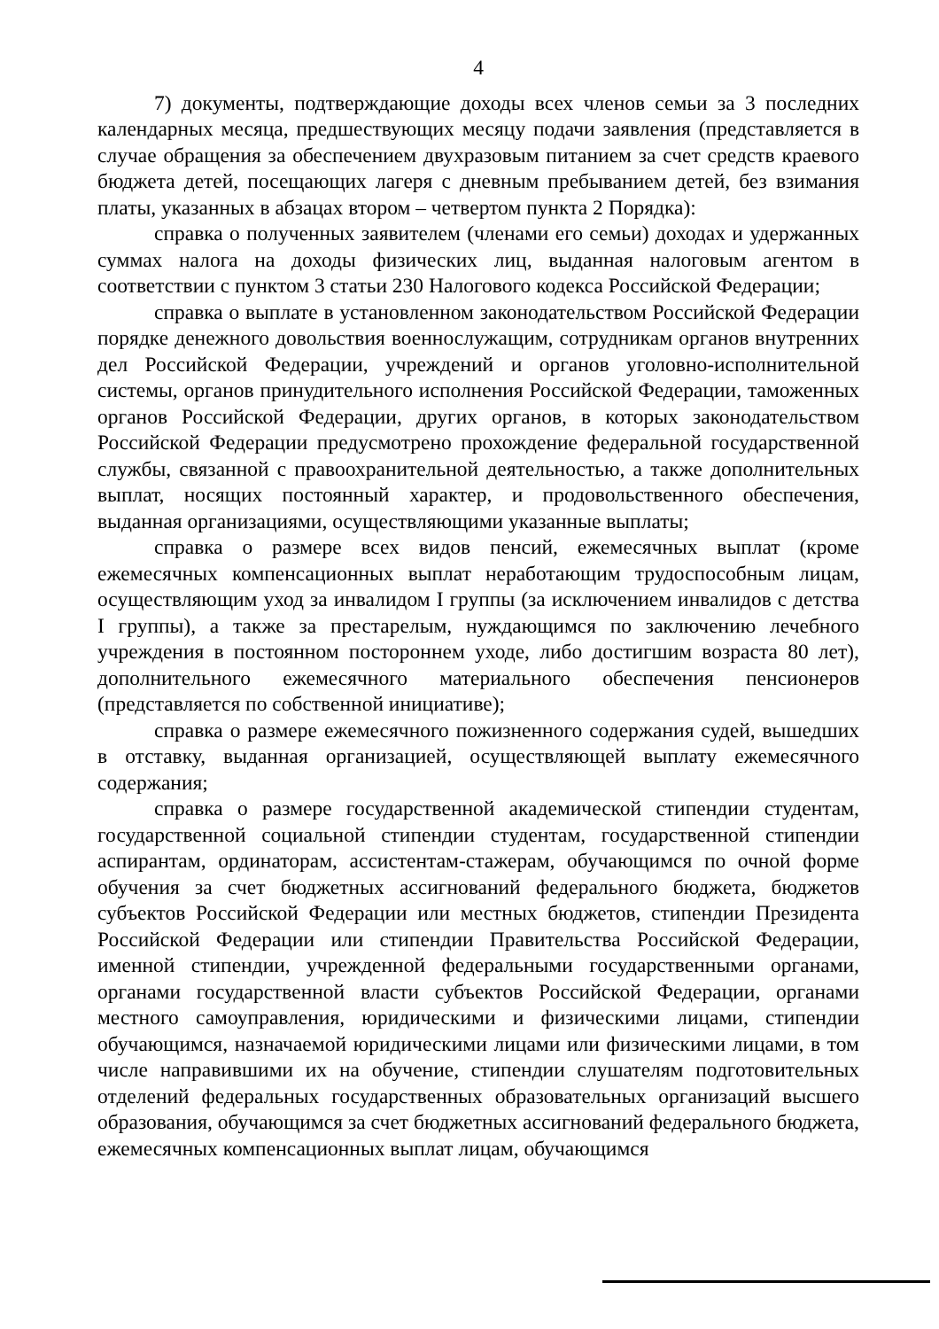4
7) документы, подтверждающие доходы всех членов семьи за 3 последних календарных месяца, предшествующих месяцу подачи заявления (представляется в случае обращения за обеспечением двухразовым питанием за счет средств краевого бюджета детей, посещающих лагеря с дневным пребыванием детей, без взимания платы, указанных в абзацах втором – четвертом пункта 2 Порядка):
справка о полученных заявителем (членами его семьи) доходах и удержанных суммах налога на доходы физических лиц, выданная налоговым агентом в соответствии с пунктом 3 статьи 230 Налогового кодекса Российской Федерации;
справка о выплате в установленном законодательством Российской Федерации порядке денежного довольствия военнослужащим, сотрудникам органов внутренних дел Российской Федерации, учреждений и органов уголовно-исполнительной системы, органов принудительного исполнения Российской Федерации, таможенных органов Российской Федерации, других органов, в которых законодательством Российской Федерации предусмотрено прохождение федеральной государственной службы, связанной с правоохранительной деятельностью, а также дополнительных выплат, носящих постоянный характер, и продовольственного обеспечения, выданная организациями, осуществляющими указанные выплаты;
справка о размере всех видов пенсий, ежемесячных выплат (кроме ежемесячных компенсационных выплат неработающим трудоспособным лицам, осуществляющим уход за инвалидом I группы (за исключением инвалидов с детства I группы), а также за престарелым, нуждающимся по заключению лечебного учреждения в постоянном постороннем уходе, либо достигшим возраста 80 лет), дополнительного ежемесячного материального обеспечения пенсионеров (представляется по собственной инициативе);
справка о размере ежемесячного пожизненного содержания судей, вышедших в отставку, выданная организацией, осуществляющей выплату ежемесячного содержания;
справка о размере государственной академической стипендии студентам, государственной социальной стипендии студентам, государственной стипендии аспирантам, ординаторам, ассистентам-стажерам, обучающимся по очной форме обучения за счет бюджетных ассигнований федерального бюджета, бюджетов субъектов Российской Федерации или местных бюджетов, стипендии Президента Российской Федерации или стипендии Правительства Российской Федерации, именной стипендии, учрежденной федеральными государственными органами, органами государственной власти субъектов Российской Федерации, органами местного самоуправления, юридическими и физическими лицами, стипендии обучающимся, назначаемой юридическими лицами или физическими лицами, в том числе направившими их на обучение, стипендии слушателям подготовительных отделений федеральных государственных образовательных организаций высшего образования, обучающимся за счет бюджетных ассигнований федерального бюджета, ежемесячных компенсационных выплат лицам, обучающимся